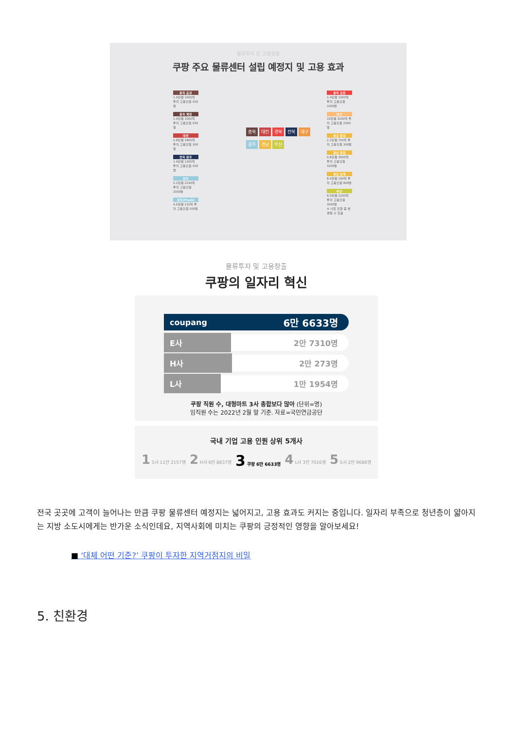물류투자 및 고용창출
쿠팡 주요 물류센터 설립 예정지 및 고용 효과
충북 음성
1.9만평 1000억 투자 고용인원 500명
충북 제천
1.9만평 1000억 투자 고용인원 500명
대전
2.8만평 1800억 투자 고용인원 300명
전북 완주
1.9만평 1300억 투자 고용인원 500명
광주
5.2만평 2240억 투자 고용인원 2000명
광주(Fresh)
4.6천평 210억 투자 고용인원 500명
경북 김천
1.4만평 1000억 투자 고용인원 1000명
대구
10만평 3200억 투자 고용인원 2500명
경남 함양
2.2만평 720억 투자 고용인원 300명
경남 창원
4.8만평 3000억 투자 고용인원 3200명
경남 김해
8.4천평 190억 투자 고용인원 800명
부산
6.0만평 2200억 투자 고용인원 3000명
※ 사업 진행 중 변경될 수 있음
충북 대전 경북 전북 대구
광주 경남 부산
물류투자 및 고용창출
쿠팡의 일자리 혁신
coupang 6만 6633명
E사 2만 7310명
H사 2만 273명
L사 1만 1954명
쿠팡 직원 수, 대형마트 3사 총합보다 많아 (단위=명)
임직원 수는 2022년 2월 말 기준. 자료=국민연금공단
국내 기업 고용 인원 상위 5개사
1 S사 11만 2157명 2 H사 6만 8837명 3 쿠팡 6만 6633명 4 L사 3만 7016명 5 S사 2만 9686명
전국 곳곳에 고객이 늘어나는 만큼 쿠팡 물류센터 예정지는 넓어지고, 고용 효과도 커지는 중입니다. 일자리 부족으로 청년층이 얇아지는 지방 소도시에게는 반가운 소식인데요, 지역사회에 미치는 쿠팡의 긍정적인 영향을 알아보세요!
■ ‘대체 어떤 기준?’ 쿠팡이 투자한 지역거점지의 비밀
5. 친환경